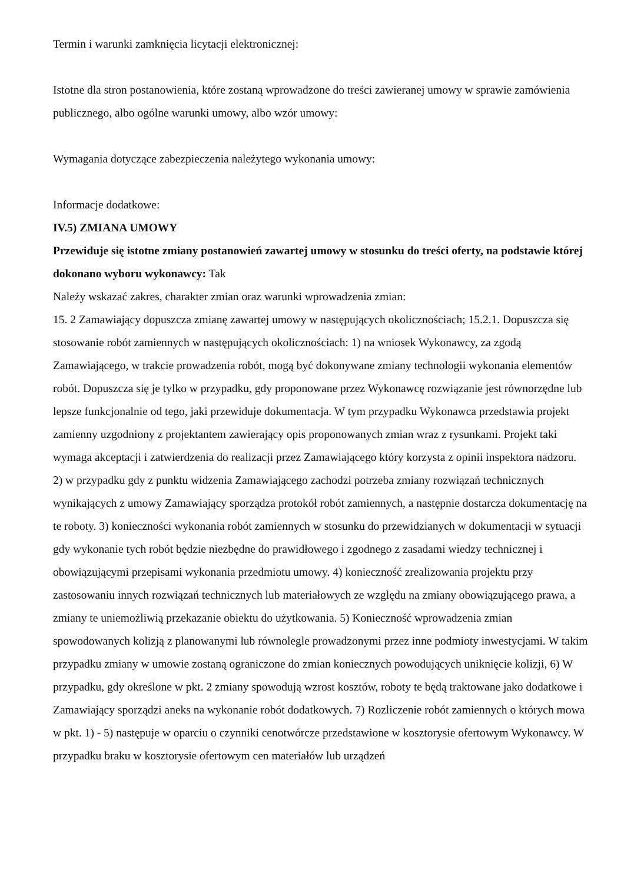Termin i warunki zamknięcia licytacji elektronicznej:
Istotne dla stron postanowienia, które zostaną wprowadzone do treści zawieranej umowy w sprawie zamówienia publicznego, albo ogólne warunki umowy, albo wzór umowy:
Wymagania dotyczące zabezpieczenia należytego wykonania umowy:
Informacje dodatkowe:
IV.5) ZMIANA UMOWY
Przewiduje się istotne zmiany postanowień zawartej umowy w stosunku do treści oferty, na podstawie której dokonano wyboru wykonawcy: Tak
Należy wskazać zakres, charakter zmian oraz warunki wprowadzenia zmian:
15. 2 Zamawiający dopuszcza zmianę zawartej umowy w następujących okolicznościach; 15.2.1. Dopuszcza się stosowanie robót zamiennych w następujących okolicznościach: 1) na wniosek Wykonawcy, za zgodą Zamawiającego, w trakcie prowadzenia robót, mogą być dokonywane zmiany technologii wykonania elementów robót. Dopuszcza się je tylko w przypadku, gdy proponowane przez Wykonawcę rozwiązanie jest równorzędne lub lepsze funkcjonalnie od tego, jaki przewiduje dokumentacja. W tym przypadku Wykonawca przedstawia projekt zamienny uzgodniony z projektantem zawierający opis proponowanych zmian wraz z rysunkami. Projekt taki wymaga akceptacji i zatwierdzenia do realizacji przez Zamawiającego który korzysta z opinii inspektora nadzoru. 2) w przypadku gdy z punktu widzenia Zamawiającego zachodzi potrzeba zmiany rozwiązań technicznych wynikających z umowy Zamawiający sporządza protokół robót zamiennych, a następnie dostarcza dokumentację na te roboty. 3) konieczności wykonania robót zamiennych w stosunku do przewidzianych w dokumentacji w sytuacji gdy wykonanie tych robót będzie niezbędne do prawidłowego i zgodnego z zasadami wiedzy technicznej i obowiązującymi przepisami wykonania przedmiotu umowy. 4) konieczność zrealizowania projektu przy zastosowaniu innych rozwiązań technicznych lub materiałowych ze względu na zmiany obowiązującego prawa, a zmiany te uniemożliwią przekazanie obiektu do użytkowania. 5) Konieczność wprowadzenia zmian spowodowanych kolizją z planowanymi lub równolegle prowadzonymi przez inne podmioty inwestycjami. W takim przypadku zmiany w umowie zostaną ograniczone do zmian koniecznych powodujących uniknięcie kolizji, 6) W przypadku, gdy określone w pkt. 2 zmiany spowodują wzrost kosztów, roboty te będą traktowane jako dodatkowe i Zamawiający sporządzi aneks na wykonanie robót dodatkowych. 7) Rozliczenie robót zamiennych o których mowa w pkt. 1) - 5) następuje w oparciu o czynniki cenotwórcze przedstawione w kosztorysie ofertowym Wykonawcy. W przypadku braku w kosztorysie ofertowym cen materiałów lub urządzeń